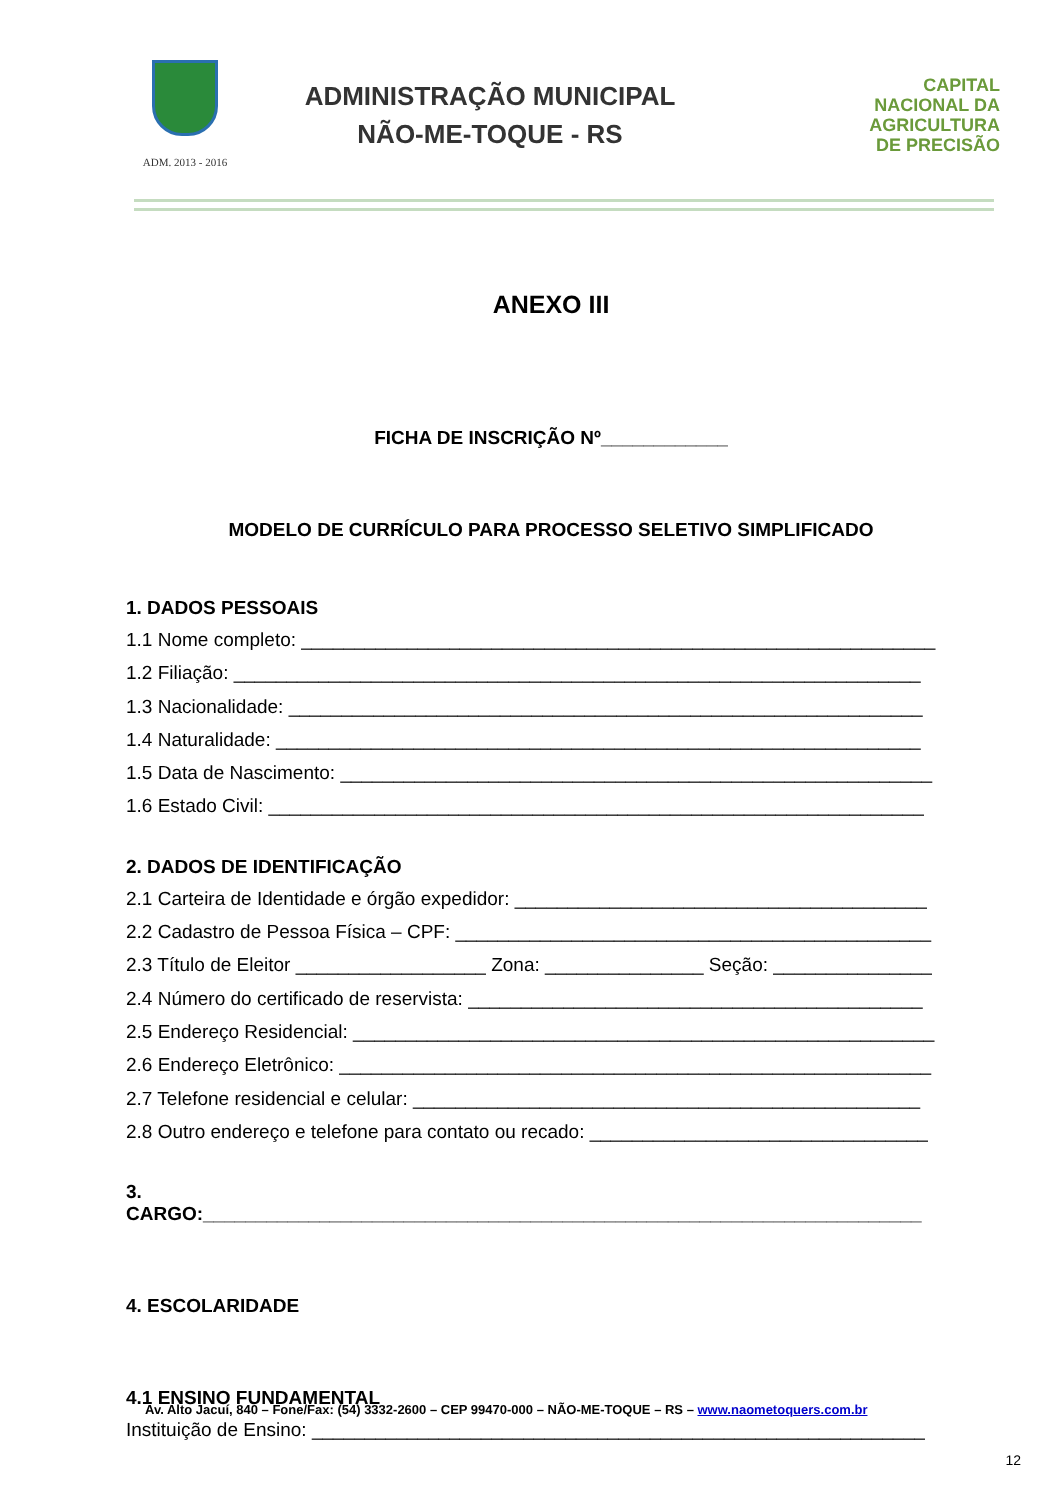ADM. 2013 - 2016
ADMINISTRAÇÃO MUNICIPAL
NÃO-ME-TOQUE - RS
CAPITAL
NACIONAL DA
AGRICULTURA
DE PRECISÃO
ANEXO III
FICHA DE INSCRIÇÃO Nº____________
MODELO DE CURRÍCULO PARA PROCESSO SELETIVO SIMPLIFICADO
1. DADOS PESSOAIS
1.1 Nome completo: ____________________________________________________________
1.2 Filiação: _________________________________________________________________
1.3 Nacionalidade: ____________________________________________________________
1.4 Naturalidade: _____________________________________________________________
1.5 Data de Nascimento: ________________________________________________________
1.6 Estado Civil: ______________________________________________________________
2. DADOS DE IDENTIFICAÇÃO
2.1 Carteira de Identidade e órgão expedidor: _______________________________________
2.2 Cadastro de Pessoa Física – CPF: _____________________________________________
2.3 Título de Eleitor __________________ Zona: _______________ Seção: _______________
2.4 Número do certificado de reservista: ___________________________________________
2.5 Endereço Residencial: _______________________________________________________
2.6 Endereço Eletrônico: ________________________________________________________
2.7 Telefone residencial e celular: ________________________________________________
2.8 Outro endereço e telefone para contato ou recado: ________________________________
3. CARGO:____________________________________________________________________
4. ESCOLARIDADE
4.1 ENSINO FUNDAMENTAL
Instituição de Ensino: __________________________________________________________
Av. Alto Jacuí, 840 – Fone/Fax: (54) 3332-2600 – CEP 99470-000 – NÃO-ME-TOQUE – RS – www.naometoquers.com.br
12